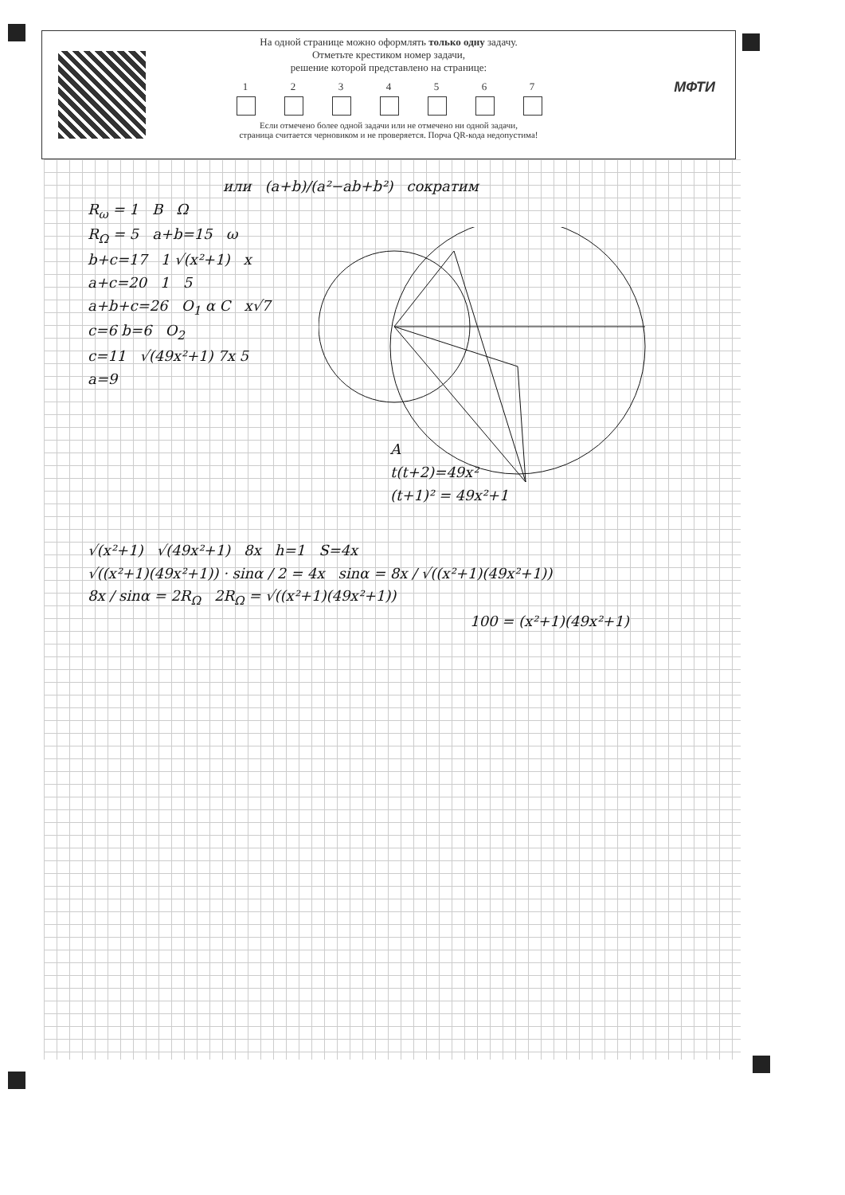На одной странице можно оформлять только одну задачу.
Отметьте крестиком номер задачи,
решение которой представлено на странице:
1 2 3 4 5 6 7
Если отмечено более одной задачи или не отмечено ни одной задачи,
страница считается черновиком и не проверяется. Порча QR-кода недопустима!
МФТИ
или (a+b)/(a²−ab+b²) сократим
R<sub>ω</sub> = 1 B Ω
R<sub>Ω</sub> = 5 a+b=15 ω
b+c=17 1 √(x²+1) x
a+c=20 1 5
a+b+c=26 O<sub>1</sub> α C x√7
c=6 b=6 O<sub>2</sub>
c=11 √(49x²+1) 7x 5
a=9
A
t(t+2)=49x²
(t+1)² = 49x²+1
√(x²+1) √(49x²+1) 8x h=1 S=4x
√((x²+1)(49x²+1)) · sinα / 2 = 4x sinα = 8x / √((x²+1)(49x²+1))
8x / sinα = 2R<sub>Ω</sub> 2R<sub>Ω</sub> = √((x²+1)(49x²+1))
100 = (x²+1)(49x²+1)